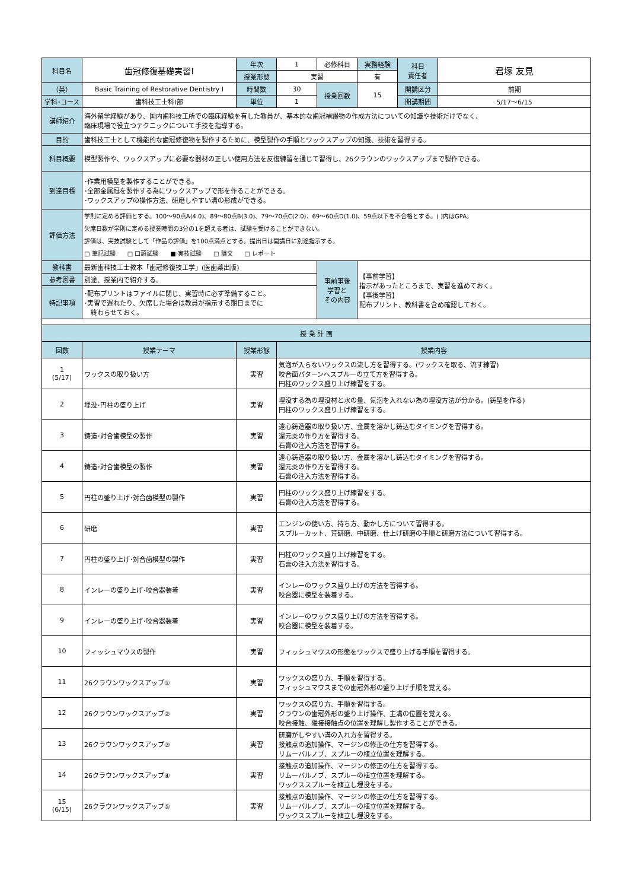| 科目名 | 歯冠修復基礎実習Ⅰ | 年次 | 1 | 必修科目 | 実務経験 | 科目 責任者 | 君塚 友見 |
| | | 授業形態 | 実習 | | 有 | | |
| （英） | Basic Training of Restorative Dentistry Ⅰ | 時間数 | 30 | 授業回数 | 15 | 開講区分 | 前期 |
| 学科･コース | 歯科技工士科Ⅰ部 | 単位 | 1 | | | 開講期間 | 5/17〜6/15 |
| 講師紹介 | 海外留学経験があり、国内歯科技工所での臨床経験を有した教員が、基本的な歯冠補綴物の作成方法についての知識や技術だけでなく、 臨床現場で役立つテクニックについて手技を指導する。 | | | | | | |
| 目的 | 歯科技工士として機能的な歯冠修復物を製作するために、模型製作の手順とワックスアップの知識、技術を習得する。 | | | | | | |
| 科目概要 | 模型製作や、ワックスアップに必要な器材の正しい使用方法を反復練習を通じて習得し、26クラウンのワックスアップまで製作できる。 | | | | | | |
| 到達目標 | ･作業用模型を製作することができる。 ･全部金属冠を製作する為にワックスアップで形を作ることができる。 ･ワックスアップの操作方法、研磨しやすい溝の形成ができる。 | | | | | | |
| 評価方法 | 学則に定める評価とする。100〜90点A(4.0)、89〜80点B(3.0)、79〜70点C(2.0)、69〜60点D(1.0)、59点以下を不合格とする。( )内はGPA。 欠席日数が学則に定める授業時間の3分の1を超える者は、試験を受けることができない。 評価は、実技試験として「作品の評価」を100点満点とする。提出日は開講日に別途指示する。 □ 筆記試験 □ 口頭試験 ■ 実技試験 □ 論文 □ レポート | | | | | | |
| 教科書 | 最新歯科技工士教本「歯冠修復技工学」(医歯薬出版) | | | 事前事後 学習と その内容 | 【事前学習】 指示があったところまで、実習を進めておく。 【事後学習】 配布プリント、教科書を含め確認しておく。 | | |
| 参考図書 | 別途、授業内で紹介する。 | | | | | | |
| 特記事項 | ･配布プリントはファイルに閉じ、実習時に必ず準備すること。 ･実習で遅れたり、欠席した場合は教員が指示する期日までに 終わらせておく。 | | | | | | |
| 授 業 計 画 | | | | | | | |
| 回数 | 授業テーマ | 授業形態 | 授業内容 | | | | |
| 1 (5/17) | ワックスの取り扱い方 | 実習 | 気泡が入らないワックスの流し方を習得する。(ワックスを取る、流す練習) 咬合面パターンへスプルーの立て方を習得する。 円柱のワックス盛り上げ練習をする。 | | | | |
| 2 | 埋没･円柱の盛り上げ | 実習 | 埋没する為の埋没材と水の量、気泡を入れない為の埋没方法が分かる。(鋳型を作る) 円柱のワックス盛り上げ練習をする。 | | | | |
| 3 | 鋳造･対合歯模型の製作 | 実習 | 遠心鋳造器の取り扱い方、金属を溶かし鋳込むタイミングを習得する。 還元炎の作り方を習得する。 石膏の注入方法を習得する。 | | | | |
| 4 | 鋳造･対合歯模型の製作 | 実習 | 遠心鋳造器の取り扱い方、金属を溶かし鋳込むタイミングを習得する。 還元炎の作り方を習得する。 石膏の注入方法を習得する。 | | | | |
| 5 | 円柱の盛り上げ･対合歯模型の製作 | 実習 | 円柱のワックス盛り上げ練習をする。 石膏の注入方法を習得する。 | | | | |
| 6 | 研磨 | 実習 | エンジンの使い方、持ち方、動かし方について習得する。 スプルーカット、荒研磨、中研磨、仕上げ研磨の手順と研磨方法について習得する。 | | | | |
| 7 | 円柱の盛り上げ･対合歯模型の製作 | 実習 | 円柱のワックス盛り上げ練習をする。 石膏の注入方法を習得する。 | | | | |
| 8 | インレーの盛り上げ･咬合器装着 | 実習 | インレーのワックス盛り上げの方法を習得する。 咬合器に模型を装着する。 | | | | |
| 9 | インレーの盛り上げ･咬合器装着 | 実習 | インレーのワックス盛り上げの方法を習得する。 咬合器に模型を装着する。 | | | | |
| 10 | フィッシュマウスの製作 | 実習 | フィッシュマウスの形態をワックスで盛り上げる手順を習得する。 | | | | |
| 11 | 26クラウンワックスアップ① | 実習 | ワックスの盛り方、手順を習得する。 フィッシュマウスまでの歯冠外形の盛り上げ手順を覚える。 | | | | |
| 12 | 26クラウンワックスアップ② | 実習 | ワックスの盛り方、手順を習得する。 クラウンの歯冠外形の盛り上げ操作、主溝の位置を覚える。 咬合接触、隣接接触点の位置を理解し製作することができる。 | | | | |
| 13 | 26クラウンワックスアップ③ | 実習 | 研磨がしやすい溝の入れ方を習得する。 接触点の追加操作、マージンの修正の仕方を習得する。 リムーバルノブ、スプルーの植立位置を理解する。 | | | | |
| 14 | 26クラウンワックスアップ④ | 実習 | 接触点の追加操作、マージンの修正の仕方を習得する。 リムーバルノブ、スプルーの植立位置を理解する。 ワックススプルーを植立し埋没をする。 | | | | |
| 15 (6/15) | 26クラウンワックスアップ⑤ | 実習 | 接触点の追加操作、マージンの修正の仕方を習得する。 リムーバルノブ、スプルーの植立位置を理解する。 ワックススプルーを植立し埋没をする。 | | | | |